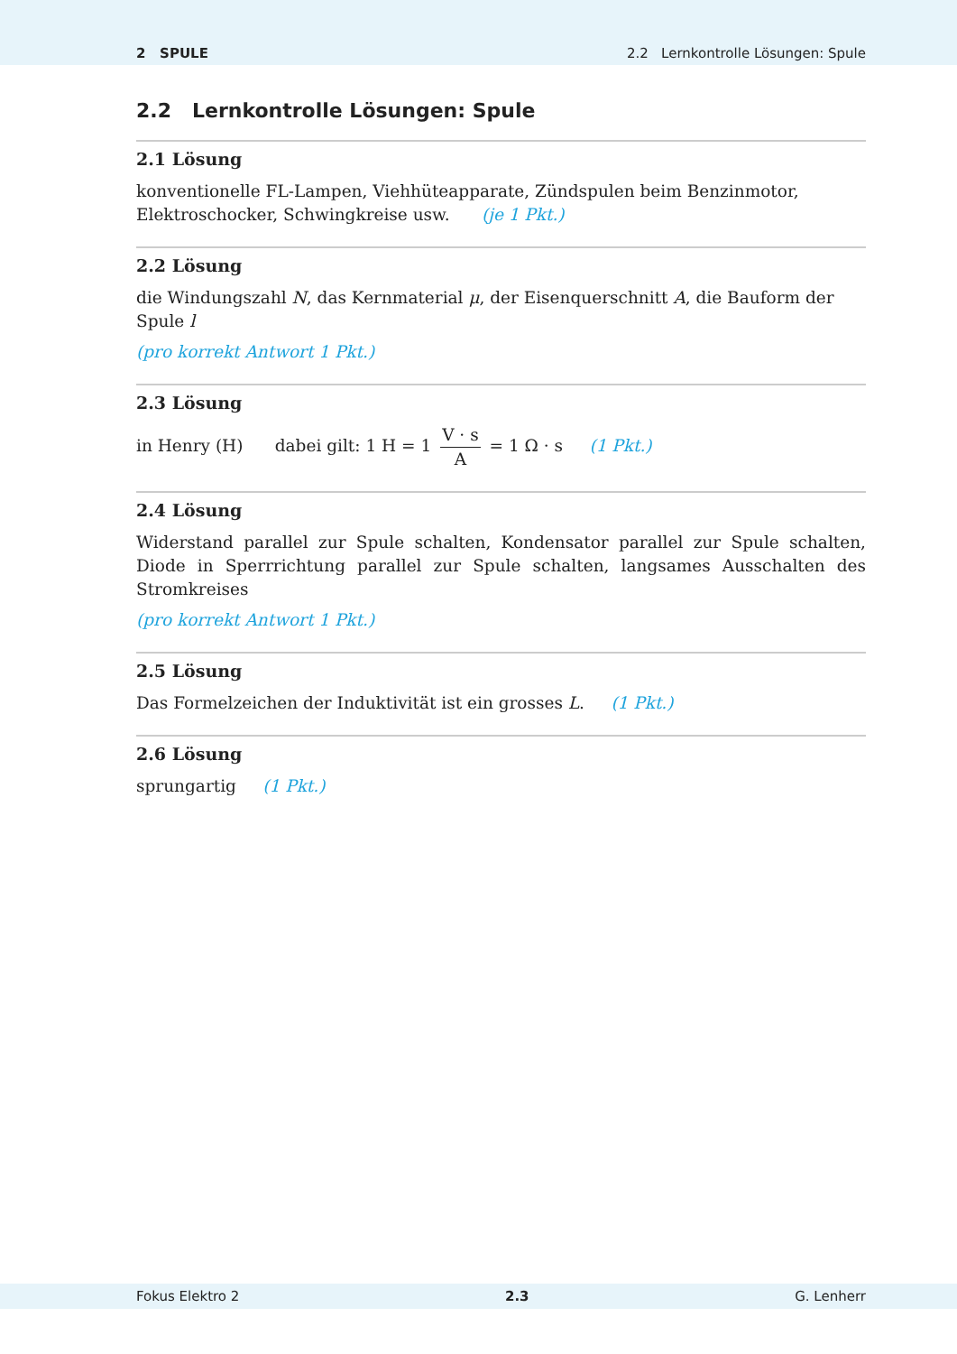2 SPULE 2.2 Lernkontrolle Lösungen: Spule
2.2 Lernkontrolle Lösungen: Spule
2.1 Lösung
konventionelle FL-Lampen, Viehhüteapparate, Zündspulen beim Benzinmotor, Elektroschocker, Schwingkreise usw. (je 1 Pkt.)
2.2 Lösung
die Windungszahl N, das Kernmaterial μ, der Eisenquerschnitt A, die Bauform der Spule l
(pro korrekt Antwort 1 Pkt.)
2.3 Lösung
in Henry (H) dabei gilt: 1 H = 1 V · s A = 1 Ω · s (1 Pkt.)
2.4 Lösung
Widerstand parallel zur Spule schalten, Kondensator parallel zur Spule schalten, Diode in Sperrrichtung parallel zur Spule schalten, langsames Ausschalten des Stromkreises
(pro korrekt Antwort 1 Pkt.)
2.5 Lösung
Das Formelzeichen der Induktivität ist ein grosses L. (1 Pkt.)
2.6 Lösung
sprungartig (1 Pkt.)
Fokus Elektro 2 2.3 G. Lenherr